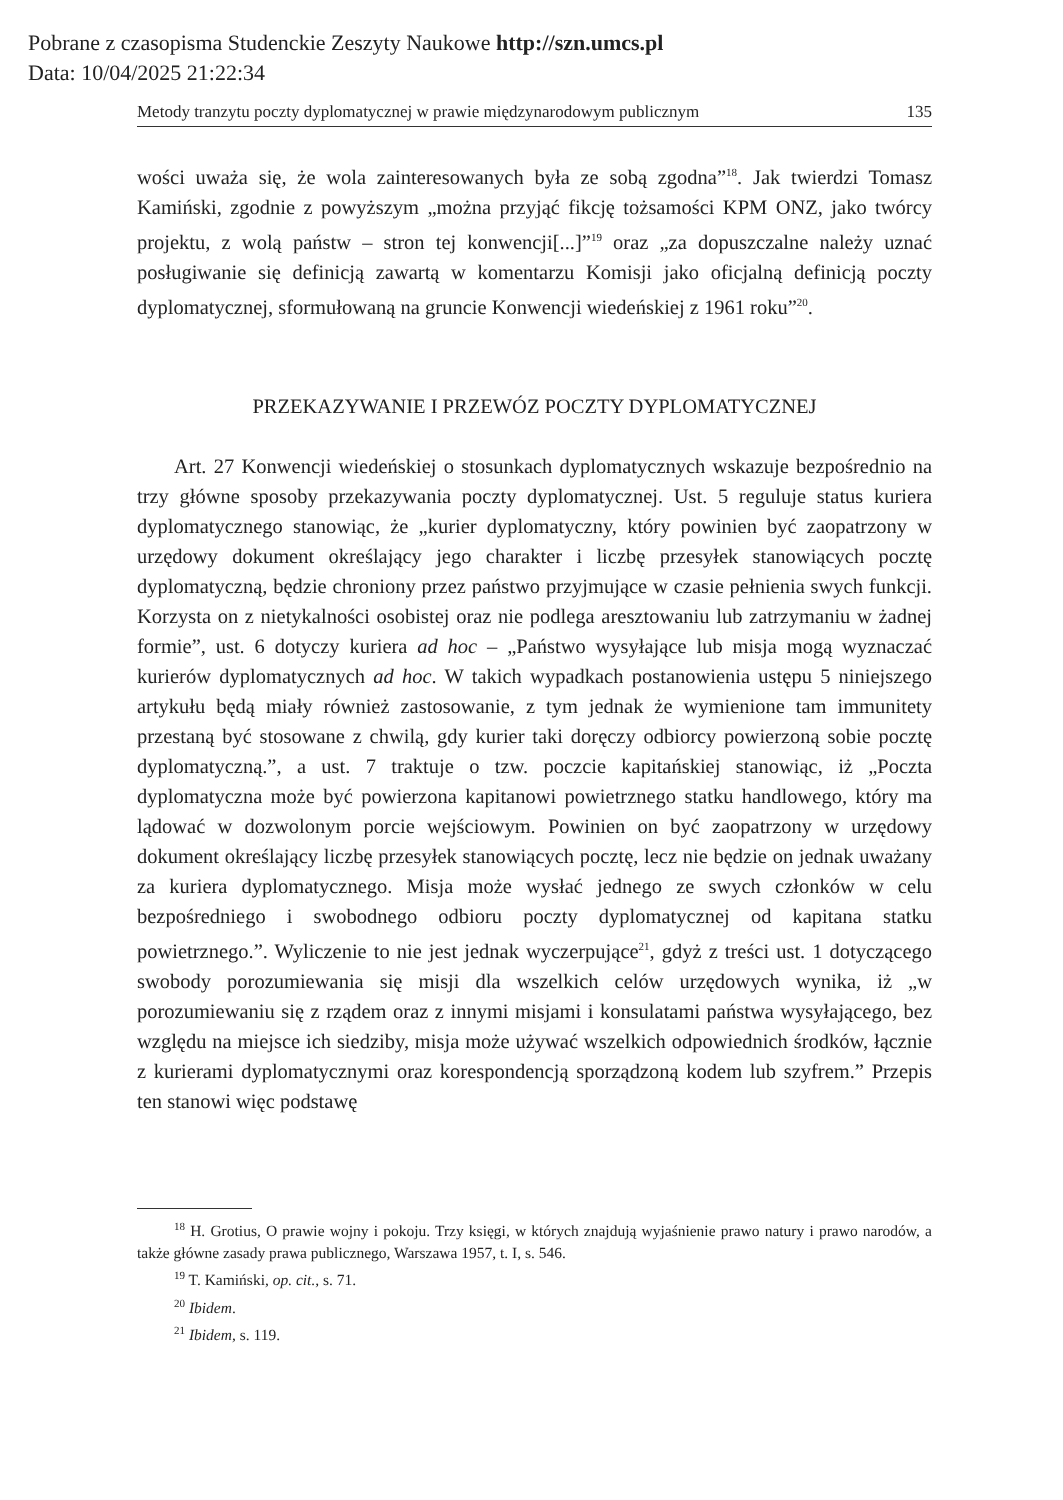Pobrane z czasopisma Studenckie Zeszyty Naukowe http://szn.umcs.pl
Data: 10/04/2025 21:22:34
Metody tranzytu poczty dyplomatycznej w prawie międzynarodowym publicznym 135
wości uważa się, że wola zainteresowanych była ze sobą zgodna”<sup>18</sup>. Jak twierdzi Tomasz Kamiński, zgodnie z powyższym „można przyjąć fikcję tożsamości KPM ONZ, jako twórcy projektu, z wolą państw – stron tej konwencji[...]”<sup>19</sup> oraz „za dopuszczalne należy uznać posługiwanie się definicją zawartą w komentarzu Komisji jako oficjalną definicją poczty dyplomatycznej, sformułowaną na gruncie Konwencji wiedeńskiej z 1961 roku”<sup>20</sup>.
PRZEKAZYWANIE I PRZEWÓZ POCZTY DYPLOMATYCZNEJ
Art. 27 Konwencji wiedeńskiej o stosunkach dyplomatycznych wskazuje bezpośrednio na trzy główne sposoby przekazywania poczty dyplomatycznej. Ust. 5 reguluje status kuriera dyplomatycznego stanowiąc, że „kurier dyplomatyczny, który powinien być zaopatrzony w urzędowy dokument określający jego charakter i liczbę przesyłek stanowiących pocztę dyplomatyczną, będzie chroniony przez państwo przyjmujące w czasie pełnienia swych funkcji. Korzysta on z nietykalności osobistej oraz nie podlega aresztowaniu lub zatrzymaniu w żadnej formie”, ust. 6 dotyczy kuriera ad hoc – „Państwo wysyłające lub misja mogą wyznaczać kurierów dyplomatycznych ad hoc. W takich wypadkach postanowienia ustępu 5 niniejszego artykułu będą miały również zastosowanie, z tym jednak że wymienione tam immunitety przestaną być stosowane z chwilą, gdy kurier taki doręczy odbiorcy powierzoną sobie pocztę dyplomatyczną.”, a ust. 7 traktuje o tzw. poczcie kapitańskiej stanowiąc, iż „Poczta dyplomatyczna może być powierzona kapitanowi powietrznego statku handlowego, który ma lądować w dozwolonym porcie wejściowym. Powinien on być zaopatrzony w urzędowy dokument określający liczbę przesyłek stanowiących pocztę, lecz nie będzie on jednak uważany za kuriera dyplomatycznego. Misja może wysłać jednego ze swych członków w celu bezpośredniego i swobodnego odbioru poczty dyplomatycznej od kapitana statku powietrznego.”. Wyliczenie to nie jest jednak wyczerpujące<sup>21</sup>, gdyż z treści ust. 1 dotyczącego swobody porozumiewania się misji dla wszelkich celów urzędowych wynika, iż „w porozumiewaniu się z rządem oraz z innymi misjami i konsulatami państwa wysyłającego, bez względu na miejsce ich siedziby, misja może używać wszelkich odpowiednich środków, łącznie z kurierami dyplomatycznymi oraz korespondencją sporządzoną kodem lub szyfrem.” Przepis ten stanowi więc podstawę
<sup>18</sup> H. Grotius, O prawie wojny i pokoju. Trzy księgi, w których znajdują wyjaśnienie prawo natury i prawo narodów, a także główne zasady prawa publicznego, Warszawa 1957, t. I, s. 546.
<sup>19</sup> T. Kamiński, op. cit., s. 71.
<sup>20</sup> Ibidem.
<sup>21</sup> Ibidem, s. 119.